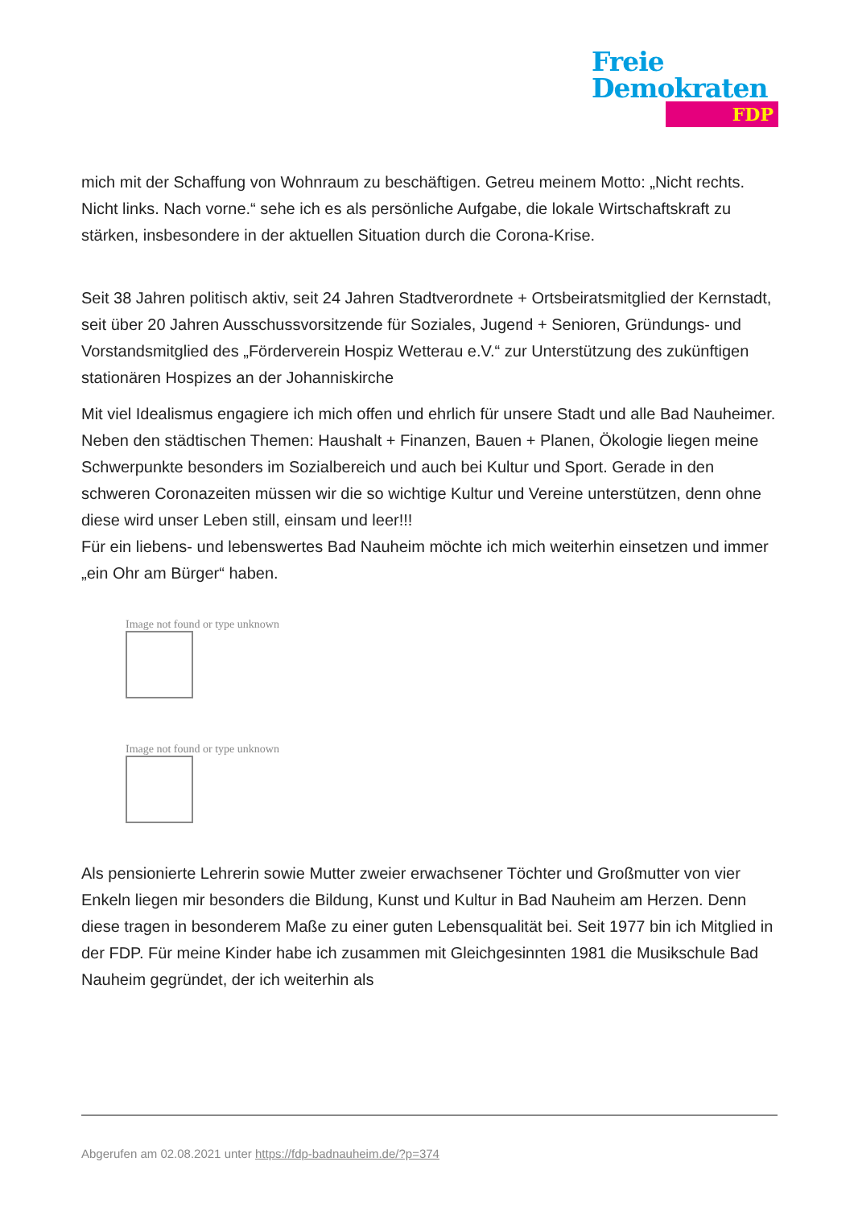Freie
Demokraten
FDP
mich mit der Schaffung von Wohnraum zu beschäftigen. Getreu meinem Motto: „Nicht rechts. Nicht links. Nach vorne.“ sehe ich es als persönliche Aufgabe, die lokale Wirtschaftskraft zu stärken, insbesondere in der aktuellen Situation durch die Corona-Krise.
Seit 38 Jahren politisch aktiv, seit 24 Jahren Stadtverordnete + Ortsbeiratsmitglied der Kernstadt, seit über 20 Jahren Ausschussvorsitzende für Soziales, Jugend + Senioren, Gründungs- und Vorstandsmitglied des „Förderverein Hospiz Wetterau e.V.“ zur Unterstützung des zukünftigen stationären Hospizes an der Johanniskirche
Mit viel Idealismus engagiere ich mich offen und ehrlich für unsere Stadt und alle Bad Nauheimer. Neben den städtischen Themen: Haushalt + Finanzen, Bauen + Planen, Ökologie liegen meine Schwerpunkte besonders im Sozialbereich und auch bei Kultur und Sport. Gerade in den schweren Coronazeiten müssen wir die so wichtige Kultur und Vereine unterstützen, denn ohne diese wird unser Leben still, einsam und leer!!!
Für ein liebens- und lebenswertes Bad Nauheim möchte ich mich weiterhin einsetzen und immer „ein Ohr am Bürger“ haben.
Image not found or type unknown
Image not found or type unknown
Als pensionierte Lehrerin sowie Mutter zweier erwachsener Töchter und Großmutter von vier Enkeln liegen mir besonders die Bildung, Kunst und Kultur in Bad Nauheim am Herzen. Denn diese tragen in besonderem Maße zu einer guten Lebensqualität bei. Seit 1977 bin ich Mitglied in der FDP. Für meine Kinder habe ich zusammen mit Gleichgesinnten 1981 die Musikschule Bad Nauheim gegründet, der ich weiterhin als
Abgerufen am 02.08.2021 unter https://fdp-badnauheim.de/?p=374